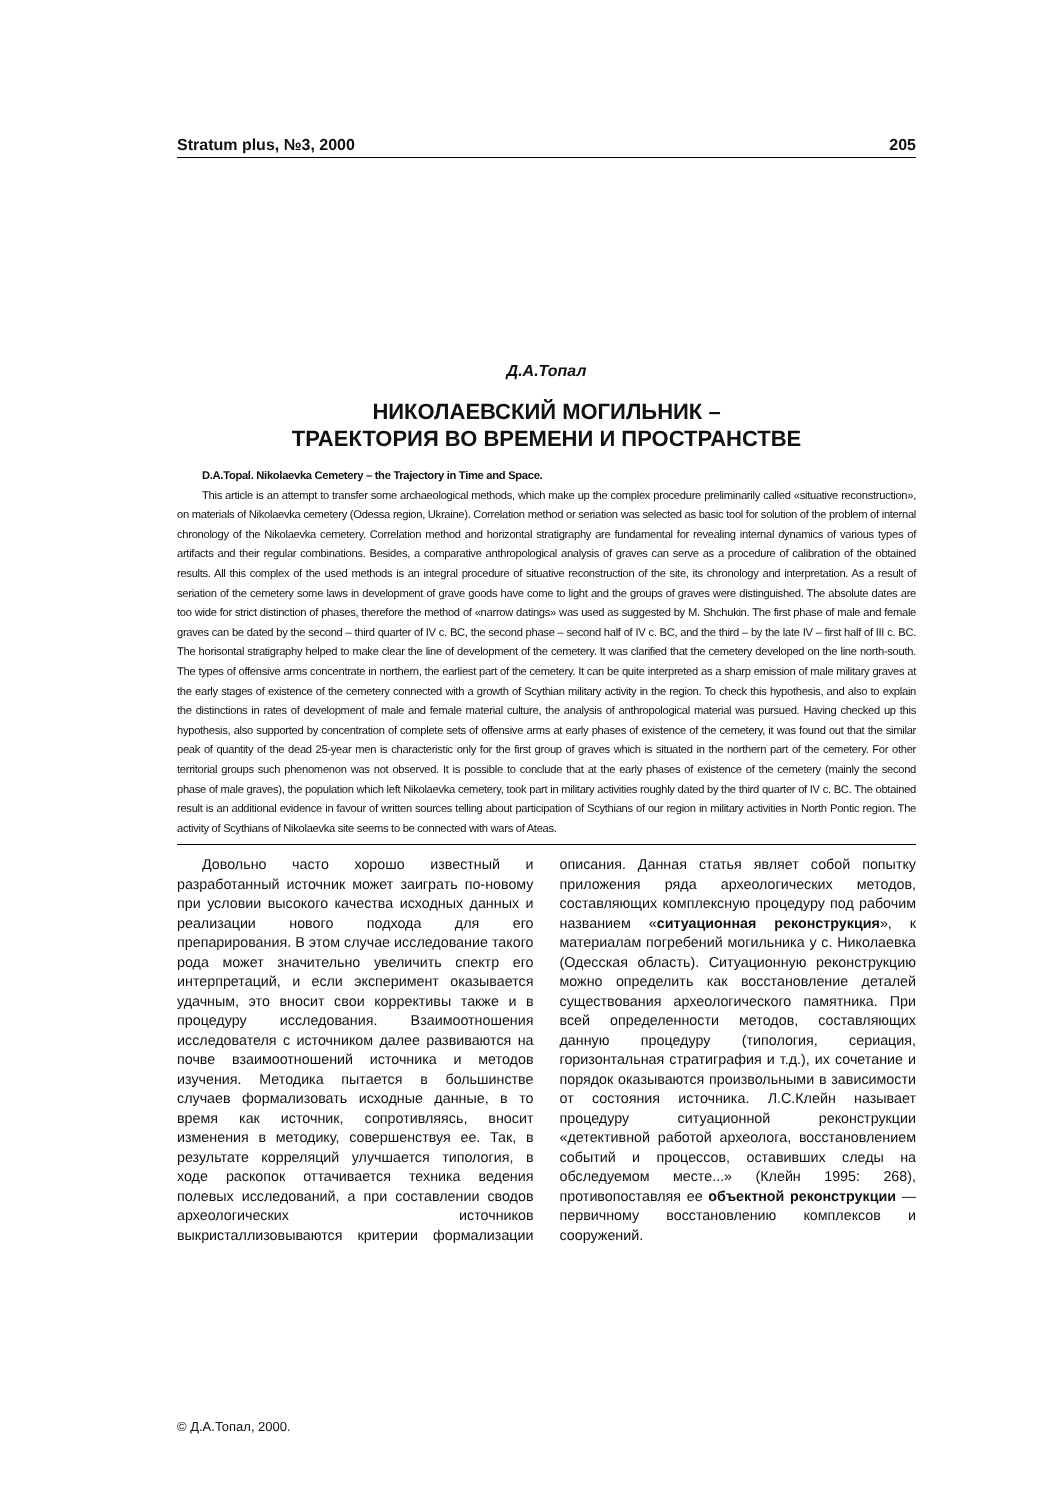Stratum plus, №3, 2000 205
Д.А.Топал
НИКОЛАЕВСКИЙ МОГИЛЬНИК –
ТРАЕКТОРИЯ ВО ВРЕМЕНИ И ПРОСТРАНСТВЕ
D.A.Topal. Nikolaevka Cemetery – the Trajectory in Time and Space.
This article is an attempt to transfer some archaeological methods, which make up the complex procedure preliminarily called «situative reconstruction», on materials of Nikolaevka cemetery (Odessa region, Ukraine). Correlation method or seriation was selected as basic tool for solution of the problem of internal chronology of the Nikolaevka cemetery. Correlation method and horizontal stratigraphy are fundamental for revealing internal dynamics of various types of artifacts and their regular combinations. Besides, a comparative anthropological analysis of graves can serve as a procedure of calibration of the obtained results. All this complex of the used methods is an integral procedure of situative reconstruction of the site, its chronology and interpretation. As a result of seriation of the cemetery some laws in development of grave goods have come to light and the groups of graves were distinguished. The absolute dates are too wide for strict distinction of phases, therefore the method of «narrow datings» was used as suggested by M. Shchukin. The first phase of male and female graves can be dated by the second – third quarter of IV c. BC, the second phase – second half of IV c. BC, and the third – by the late IV – first half of III c. BC. The horisontal stratigraphy helped to make clear the line of development of the cemetery. It was clarified that the cemetery developed on the line north-south. The types of offensive arms concentrate in northern, the earliest part of the cemetery. It can be quite interpreted as a sharp emission of male military graves at the early stages of existence of the cemetery connected with a growth of Scythian military activity in the region. To check this hypothesis, and also to explain the distinctions in rates of development of male and female material culture, the analysis of anthropological material was pursued. Having checked up this hypothesis, also supported by concentration of complete sets of offensive arms at early phases of existence of the cemetery, it was found out that the similar peak of quantity of the dead 25-year men is characteristic only for the first group of graves which is situated in the northern part of the cemetery. For other territorial groups such phenomenon was not observed. It is possible to conclude that at the early phases of existence of the cemetery (mainly the second phase of male graves), the population which left Nikolaevka cemetery, took part in military activities roughly dated by the third quarter of IV c. BC. The obtained result is an additional evidence in favour of written sources telling about participation of Scythians of our region in military activities in North Pontic region. The activity of Scythians of Nikolaevka site seems to be connected with wars of Ateas.
Довольно часто хорошо известный и разработанный источник может заиграть по-новому при условии высокого качества исходных данных и реализации нового подхода для его препарирования. В этом случае исследование такого рода может значительно увеличить спектр его интерпретаций, и если эксперимент оказывается удачным, это вносит свои коррективы также и в процедуру исследования. Взаимоотношения исследователя с источником далее развиваются на почве взаимоотношений источника и методов изучения. Методика пытается в большинстве случаев формализовать исходные данные, в то время как источник, сопротивляясь, вносит изменения в методику, совершенствуя ее. Так, в результате корреляций улучшается типология, в ходе раскопок оттачивается техника ведения полевых исследований, а при составлении сводов археологических источников выкристаллизовываются критерии формализации описания. Данная статья являет собой попытку приложения ряда археологических методов, составляющих комплексную процедуру под рабочим названием «ситуационная реконструкция», к материалам погребений могильника у с. Николаевка (Одесская область). Ситуационную реконструкцию можно определить как восстановление деталей существования археологического памятника. При всей определенности методов, составляющих данную процедуру (типология, сериация, горизонтальная стратиграфия и т.д.), их сочетание и порядок оказываются произвольными в зависимости от состояния источника. Л.С.Клейн называет процедуру ситуационной реконструкции «детективной работой археолога, восстановлением событий и процессов, оставивших следы на обследуемом месте...» (Клейн 1995: 268), противопоставляя ее объектной реконструкции — первичному восстановлению комплексов и сооружений.
© Д.А.Топал, 2000.